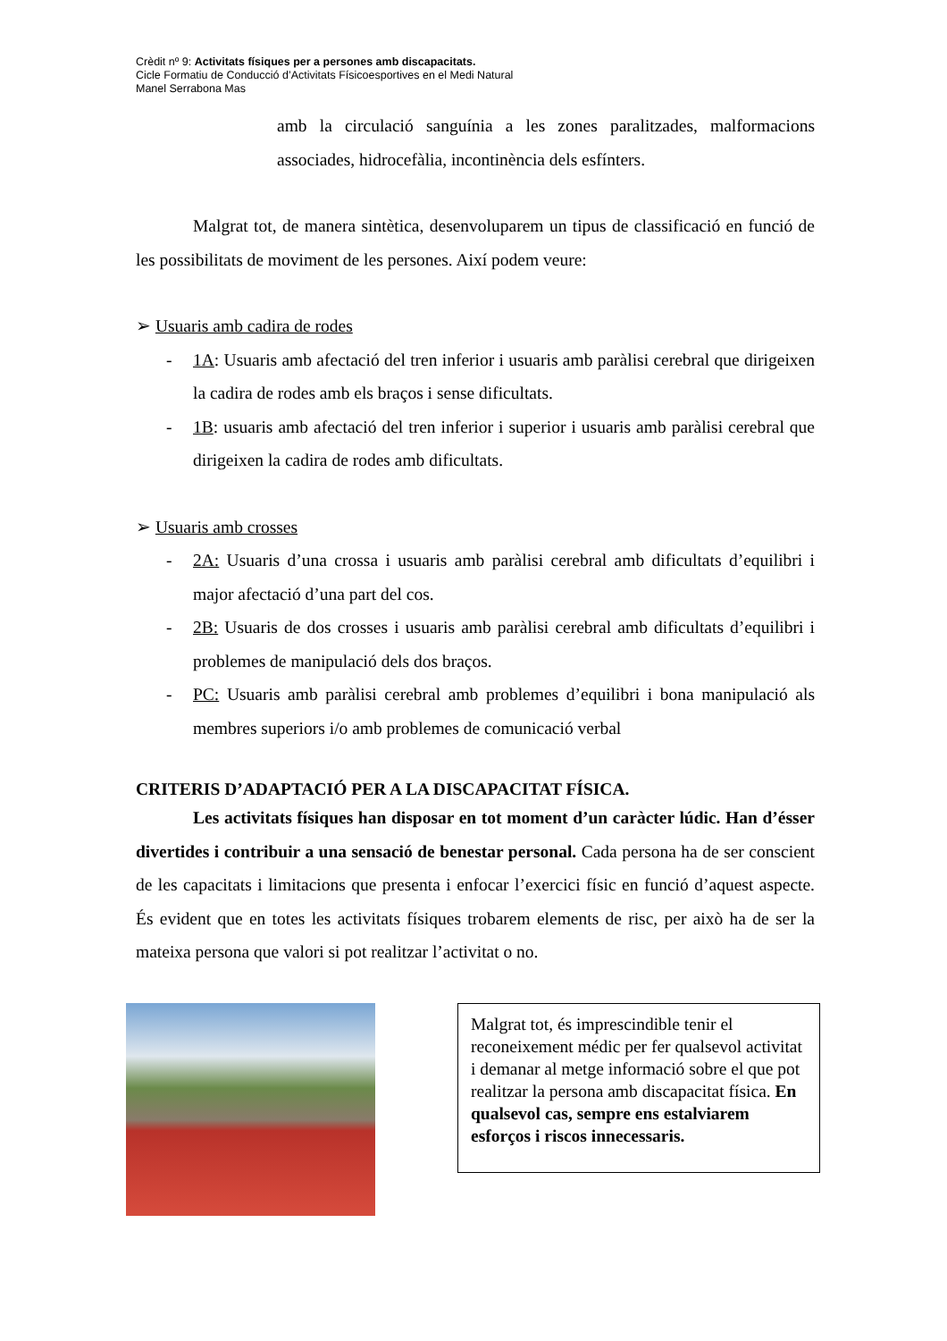Crèdit nº 9: Activitats físiques per a persones amb discapacitats.
Cicle Formatiu de Conducció d’Activitats Físicoesportives en el Medi Natural
Manel Serrabona Mas
amb la circulació sanguínia a les zones paralitzades, malformacions associades, hidrocefàlia, incontinència dels esfínters.
Malgrat tot, de manera sintètica, desenvoluparem un tipus de classificació en funció de les possibilitats de moviment de les persones. Així podem veure:
➢ Usuaris amb cadira de rodes
- 1A: Usuaris amb afectació del tren inferior i usuaris amb paràlisi cerebral que dirigeixen la cadira de rodes amb els braços i sense dificultats.
- 1B: usuaris amb afectació del tren inferior i superior i usuaris amb paràlisi cerebral que dirigeixen la cadira de rodes amb dificultats.
➢ Usuaris amb crosses
- 2A: Usuaris d’una crossa i usuaris amb paràlisi cerebral amb dificultats d’equilibri i major afectació d’una part del cos.
- 2B: Usuaris de dos crosses i usuaris amb paràlisi cerebral amb dificultats d’equilibri i problemes de manipulació dels dos braços.
- PC: Usuaris amb paràlisi cerebral amb problemes d’equilibri i bona manipulació als membres superiors i/o amb problemes de comunicació verbal
CRITERIS D’ADAPTACIÓ PER A LA DISCAPACITAT FÍSICA.
Les activitats físiques han disposar en tot moment d’un caràcter lúdic. Han d’ésser divertides i contribuir a una sensació de benestar personal. Cada persona ha de ser conscient de les capacitats i limitacions que presenta i enfocar l’exercici físic en funció d’aquest aspecte. És evident que en totes les activitats físiques trobarem elements de risc, per això ha de ser la mateixa persona que valori si pot realitzar l’activitat o no.
Malgrat tot, és imprescindible tenir el reconeixement médic per fer qualsevol activitat i demanar al metge informació sobre el que pot realitzar la persona amb discapacitat física. En qualsevol cas, sempre ens estalviarem esforços i riscos innecessaris.